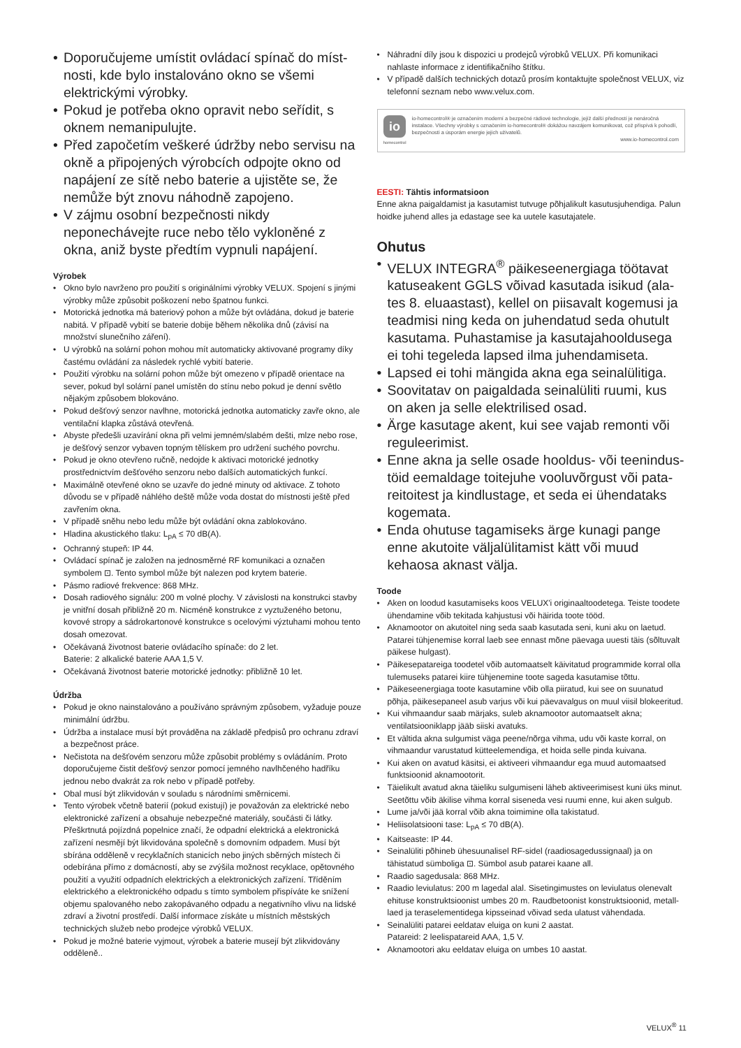Doporučujeme umístit ovládací spínač do míst­nosti, kde bylo instalováno okno se všemi elektric­kými výrobky.
Pokud je potřeba okno opravit nebo seřídit, s oknem nemanipulujte.
Před započetím veškeré údržby nebo servisu na okně a připojených výrobcích odpojte okno od napájení ze sítě nebo baterie a ujistěte se, že nemůže být znovu náhodně zapojeno.
V zájmu osobní bezpečnosti nikdy neponechávejte ruce nebo tělo vykloněné z okna, aniž byste před­tím vypnuli napájení.
Výrobek
Okno bylo navrženo pro použití s originálními výrobky VELUX. Spojení s jinými výrobky může způsobit poškození nebo špatnou funkci.
Motorická jednotka má bateriový pohon a může být ovládána, dokud je baterie nabitá. V případě vybití se baterie dobije během několika dnů (závisí na množství slunečního záření).
U výrobků na solární pohon mohou mít automaticky aktivované progra­my díky častému ovládání za následek rychlé vybití baterie.
Použití výrobku na solární pohon může být omezeno v případě orientace na sever, pokud byl solární panel umístěn do stínu nebo pokud je denní světlo nějakým způsobem blokováno.
Pokud dešťový senzor navlhne, motorická jednotka automaticky zavře okno, ale ventilační klapka zůstává otevřená.
Abyste předešli uzavírání okna při velmi jemném/slabém dešti, mlze nebo rose, je dešťový senzor vybaven topným tělískem pro udržení suchého povrchu.
Pokud je okno otevřeno ručně, nedojde k aktivaci motorické jednotky prostřednictvím dešťového senzoru nebo dalších automatických funkcí.
Maximálně otevřené okno se uzavře do jedné minuty od aktivace. Z to­hoto důvodu se v případě náhlého deště může voda dostat do místnosti ještě před zavřením okna.
V případě sněhu nebo ledu může být ovládání okna zablokováno.
Hladina akustického tlaku: L<sub>pA</sub> ≤ 70 dB(A).
Ochranný stupeň: IP 44.
Ovládací spínač je založen na jednosměrné RF komunikaci a označen symbolem ⊡. Tento symbol může být nalezen pod krytem baterie.
Pásmo radiové frekvence: 868 MHz.
Dosah radiového signálu: 200 m volné plochy. V závislosti na konstrukci stavby je vnitřní dosah přibližně 20 m. Nicméně konstrukce z vyztuže­ného betonu, kovové stropy a sádrokartonové konstrukce s ocelovými výztuhami mohou tento dosah omezovat.
Očekávaná životnost baterie ovládacího spínače: do 2 let.
Baterie: 2 alkalické baterie AAA 1,5 V.
Očekávaná životnost baterie motorické jednotky: přibližně 10 let.
Údržba
Pokud je okno nainstalováno a používáno správným způsobem, vyžaduje pouze minimální údržbu.
Údržba a instalace musí být prováděna na základě předpisů pro ochranu zdraví a bezpečnost práce.
Nečistota na dešťovém senzoru může způsobit problémy s ovládáním. Proto doporučujeme čistit dešťový senzor pomocí jemného navlhčeného hadříku jednou nebo dvakrát za rok nebo v případě potřeby.
Obal musí být zlikvidován v souladu s národními směrnicemi.
Tento výrobek včetně baterií (pokud existují) je považován za elektric­ké nebo elektronické zařízení a obsahuje nebezpečné materiály, součásti či látky. Přeškrtnutá pojízdná popelnice značí, že odpadní elektrická a elektronická zařízení nesmějí být likvidována společně s domovním odpadem. Musí být sbírána odděleně v recyklačních stanicích nebo jiných sběrných místech či odebírána přímo z domácností, aby se zvýšila možnost recyklace, opětovného použití a využití odpadních elektrických a elektronických zařízení. Tříděním elektrického a elektronického odpadu s tímto symbolem přispíváte ke snížení objemu spalovaného nebo zako­pávaného odpadu a negativního vlivu na lidské zdraví a životní prostředí. Další informace získáte u místních městských technických služeb nebo prodejce výrobků VELUX.
Pokud je možné baterie vyjmout, výrobek a baterie musejí být zlikvidová­ny odděleně..
Náhradní díly jsou k dispozici u prodejců výrobků VELUX. Při komunikaci nahlaste informace z identifikačního štítku.
V případě dalších technických dotazů prosím kontaktujte společnost VELUX, viz telefonní seznam nebo www.velux.com.
io
homecontrol
io-homecontrol® je označením moderní a bezpečné rádiové technologie, jejíž další předností je nenáročná instalace. Všechny výrobky s označením io-homecontrol® dokážou navzájem komunikovat, což přispívá k pohodlí, bezpečnosti a úsporám energie jejich uživatelů.
www.io-homecontrol.com
EESTI: Tähtis informatsioon
Enne akna paigaldamist ja kasutamist tutvuge põhjalikult kasutusjuhendi­ga. Palun hoidke juhend alles ja edastage see ka uutele kasutajatele.
Ohutus
VELUX INTEGRA<sup>®</sup> päikeseenergiaga töötavat katuseakent GGLS võivad kasutada isikud (ala­tes 8. eluaastast), kellel on piisavalt kogemusi ja teadmisi ning keda on juhendatud seda ohutult kasutama. Puhastamise ja kasutajahooldusega ei tohi tegeleda lapsed ilma juhendamiseta.
Lapsed ei tohi mängida akna ega seinalülitiga.
Soovitatav on paigaldada seinalüliti ruumi, kus on aken ja selle elektrilised osad.
Ärge kasutage akent, kui see vajab remonti või reguleerimist.
Enne akna ja selle osade hooldus- või teenindus­töid eemaldage toitejuhe vooluvõrgust või pata­reitoitest ja kindlustage, et seda ei ühendataks kogemata.
Enda ohutuse tagamiseks ärge kunagi pange enne akutoite väljalülitamist kätt või muud kehaosa aknast välja.
Toode
Aken on loodud kasutamiseks koos VELUX'i originaaltoodetega. Teiste toodete ühendamine võib tekitada kahjustusi või häirida toote tööd.
Aknamootor on akutoitel ning seda saab kasutada seni, kuni aku on laetud. Patarei tühjenemise korral laeb see ennast mõne päevaga uuesti täis (sõltuvalt päikese hulgast).
Päikesepatareiga toodetel võib automaatselt käivitatud programmide kor­ral olla tulemuseks patarei kiire tühjenemine toote sageda kasutamise tõttu.
Päikeseenergiaga toote kasutamine võib olla piiratud, kui see on suuna­tud põhja, päikesepaneel asub varjus või kui päevavalgus on muul viisil blokeeritud.
Kui vihmaandur saab märjaks, suleb aknamootor automaatselt akna; ventilatsiooniklapp jääb siiski avatuks.
Et vältida akna sulgumist väga peene/nõrga vihma, udu või kaste korral, on vihmaandur varustatud kütteelemendiga, et hoida selle pinda kuivana.
Kui aken on avatud käsitsi, ei aktiveeri vihmaandur ega muud automaat­sed funktsioonid aknamootorit.
Täielikult avatud akna täieliku sulgumiseni läheb aktiveerimisest kuni üks minut. Seetõttu võib äkilise vihma korral siseneda vesi ruumi enne, kui aken sulgub.
Lume ja/või jää korral võib akna toimimine olla takistatud.
Heliisolatsiooni tase: L<sub>pA</sub> ≤ 70 dB(A).
Kaitseaste: IP 44.
Seinalüliti põhineb ühesuunalisel RF-sidel (raadiosagedussignaal) ja on tähistatud sümboliga ⊡. Sümbol asub patarei kaane all.
Raadio sagedusala: 868 MHz.
Raadio leviulatus: 200 m lagedal alal. Sisetingimustes on leviulatus ole­nevalt ehituse konstruktsioonist umbes 20 m. Raudbetoonist konstrukt­sioonid, metall-laed ja teraselementidega kipsseinad võivad seda ulatust vähendada.
Seinalüliti patarei eeldatav eluiga on kuni 2 aastat.
Patareid: 2 leelispatareid AAA, 1,5 V.
Aknamootori aku eeldatav eluiga on umbes 10 aastat.
VELUX<sup>®</sup> 11